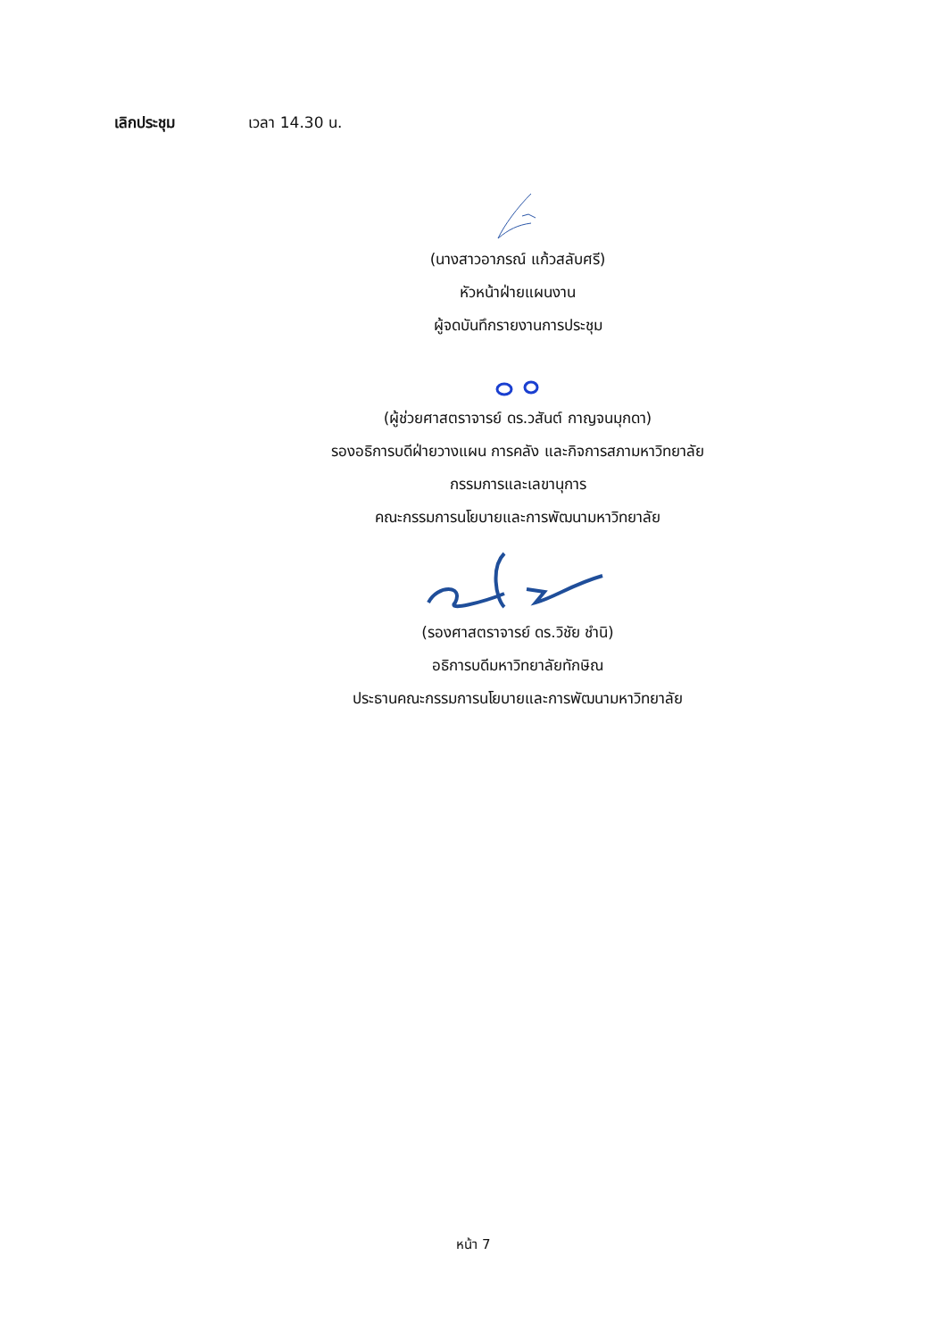เลิกประชุม เวลา 14.30 น.
(นางสาวอาภรณ์ แก้วสลับศรี)
หัวหน้าฝ่ายแผนงาน
ผู้จดบันทึกรายงานการประชุม
(ผู้ช่วยศาสตราจารย์ ดร.วสันต์ กาญจนมุกดา)
รองอธิการบดีฝ่ายวางแผน การคลัง และกิจการสภามหาวิทยาลัย
กรรมการและเลขานุการ
คณะกรรมการนโยบายและการพัฒนามหาวิทยาลัย
(รองศาสตราจารย์ ดร.วิชัย ชำนิ)
อธิการบดีมหาวิทยาลัยทักษิณ
ประธานคณะกรรมการนโยบายและการพัฒนามหาวิทยาลัย
หน้า 7